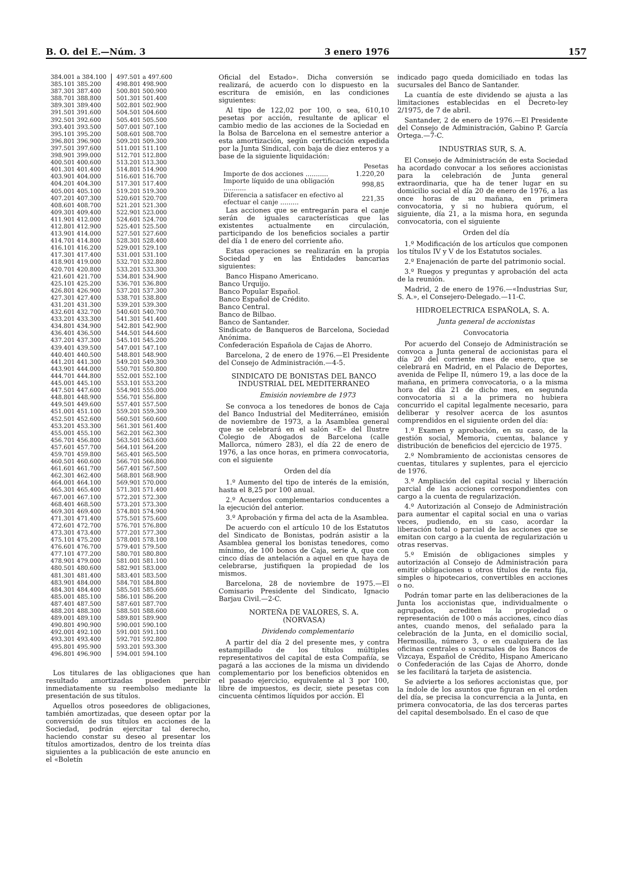B. O. del E.—Núm. 3 3 enero 1976 157
| 384.001 a 384.100 385.101 385.200 387.301 387.400 388.701 388.800 389.301 389.400 391.501 391.600 392.501 392.600 393.401 393.500 395.101 395.200 396.801 396.900 397.501 397.600 398.901 399.000 400.501 400.600 401.301 401.400 403.901 404.000 404.201 404.300 405.001 405.100 407.201 407.300 408.601 408.700 409.301 409.400 411.901 412.000 412.801 412.900 413.901 414.000 414.701 414.800 416.101 416.200 417.301 417.400 418.901 419.000 420.701 420.800 421.601 421.700 425.101 425.200 426.801 426.900 427.301 427.400 431.201 431.300 432.601 432.700 433.201 433.300 434.801 434.900 436.401 436.500 437.201 437.300 439.401 439.500 440.401 440.500 441.201 441.300 443.901 444.000 444.701 444.800 445.001 445.100 447.501 447.600 448.801 448.900 449.501 449.600 451.001 451.100 452.501 452.600 453.201 453.300 455.001 455.100 456.701 456.800 457.601 457.700 459.701 459.800 460.501 460.600 461.601 461.700 462.301 462.400 464.001 464.100 465.301 465.400 467.001 467.100 468.401 468.500 469.301 469.400 471.301 471.400 472.601 472.700 473.301 473.400 475.101 475.200 476.601 476.700 477.101 477.200 478.901 479.000 480.501 480.600 481.301 481.400 483.901 484.000 484.301 484.400 485.001 485.100 487.401 487.500 488.201 488.300 489.001 489.100 490.801 490.900 492.001 492.100 493.301 493.400 495.801 495.900 496.801 496.900 | 497.501 a 497.600 498.801 498.900 500.801 500.900 501.301 501.400 502.801 502.900 504.501 504.600 505.401 505.500 507.001 507.100 508.601 508.700 509.201 509.300 511.001 511.100 512.701 512.800 513.201 513.300 514.801 514.900 516.601 516.700 517.301 517.400 519.201 519.300 520.601 520.700 521.201 521.300 522.901 523.000 524.601 524.700 525.401 525.500 527.501 527.600 528.301 528.400 529.001 529.100 531.001 531.100 532.701 532.800 533.201 533.300 534.801 534.900 536.701 536.800 537.201 537.300 538.701 538.800 539.201 539.300 540.601 540.700 541.301 541.400 542.801 542.900 544.501 544.600 545.101 545.200 547.001 547.100 548.801 548.900 549.201 549.300 550.701 550.800 552.001 552.100 553.101 553.200 554.901 555.000 556.701 556.800 557.401 557.500 559.201 559.300 560.501 560.600 561.301 561.400 562.201 562.300 563.501 563.600 564.101 564.200 565.401 565.500 566.701 566.800 567.401 567.500 568.801 568.900 569.901 570.000 571.301 571.400 572.201 572.300 573.201 573.300 574.801 574.900 575.501 575.600 576.701 576.800 577.201 577.300 578.001 578.100 579.401 579.500 580.701 580.800 581.001 581.100 582.901 583.000 583.401 583.500 584.701 584.800 585.501 585.600 586.101 586.200 587.601 587.700 588.501 588.600 589.801 589.900 590.001 590.100 591.001 591.100 592.701 592.800 593.201 593.300 594.001 594.100 |
Los titulares de las obligaciones que han resultado amortizadas pueden percibir inmediatamente su reembolso mediante la presentación de sus títulos.
Aquellos otros poseedores de obligaciones, también amortizadas, que deseen optar por la conversión de sus títulos en acciones de la Sociedad, podrán ejercitar tal derecho, haciendo constar su deseo al presentar los títulos amortizados, dentro de los treinta días siguientes a la publicación de este anuncio en el «Boletín
Oficial del Estado». Dicha conversión se realizará, de acuerdo con lo dispuesto en la escritura de emisión, en las condiciones siguientes:
Al tipo de 122,02 por 100, o sea, 610,10 pesetas por acción, resultante de aplicar el cambio medio de las acciones de la Sociedad en la Bolsa de Barcelona en el semestre anterior a esta amortización, según certificación expedida por la Junta Sindical, con baja de diez enteros y a base de la siguiente liquidación:
| | Pesetas |
| Importe de dos acciones ........... | 1.220,20 |
| Importe líquido de una obligación ........... | 998,85 |
| Diferencia a satisfacer en efectivo al efectuar el canje ......... | 221,35 |
Las acciones que se entregarán para el canje serán de iguales características que las existentes actualmente en circulación, participando de los beneficios sociales a partir del día 1 de enero del corriente año.
Estas operaciones se realizarán en la propia Sociedad y en las Entidades bancarias siguientes:
Banco Hispano Americano.
Banco Urquijo.
Banco Popular Español.
Banco Español de Crédito.
Banco Central.
Banco de Bilbao.
Banco de Santander.
Sindicato de Banqueros de Barcelona, Sociedad Anónima.
Confederación Española de Cajas de Ahorro.
Barcelona, 2 de enero de 1976.—El Presidente del Consejo de Administración.—4-5.
SINDICATO DE BONISTAS DEL BANCO INDUSTRIAL DEL MEDITERRANEO
Emisión noviembre de 1973
Se convoca a los tenedores de bonos de Caja del Banco Industrial del Mediterráneo, emisión de noviembre de 1973, a la Asamblea general que se celebrará en el salón «E» del Ilustre Colegio de Abogados de Barcelona (calle Mallorca, número 283), el día 22 de enero de 1976, a las once horas, en primera convocatoria, con el siguiente
Orden del día
1.º Aumento del tipo de interés de la emisión, hasta el 8,25 por 100 anual.
2.º Acuerdos complementarios conducentes a la ejecución del anterior.
3.º Aprobación y firma del acta de la Asamblea.
De acuerdo con el artículo 10 de los Estatutos del Sindicato de Bonistas, podrán asistir a la Asamblea general los bonistas tenedores, como mínimo, de 100 bonos de Caja, serie A, que con cinco días de antelación a aquel en que haya de celebrarse, justifiquen la propiedad de los mismos.
Barcelona, 28 de noviembre de 1975.—El Comisario Presidente del Sindicato, Ignacio Barjau Civil.—2-C.
NORTEÑA DE VALORES, S. A.
(NORVASA)
Dividendo complementario
A partir del día 2 del presente mes, y contra estampillado de los títulos múltiples representativos del capital de esta Compañía, se pagará a las acciones de la misma un dividendo complementario por los beneficios obtenidos en el pasado ejercicio, equivalente al 3 por 100, libre de impuestos, es decir, siete pesetas con cincuenta céntimos líquidos por acción. El
indicado pago queda domiciliado en todas las sucursales del Banco de Santander.
La cuantía de este dividendo se ajusta a las limitaciones establecidas en el Decreto-ley 2/1975, de 7 de abril.
Santander, 2 de enero de 1976.—El Presidente del Consejo de Administración, Gabino P. García Ortega.—7-C.
INDUSTRIAS SUR, S. A.
El Consejo de Administración de esta Sociedad ha acordado convocar a los señores accionistas para la celebración de Junta general extraordinaria, que ha de tener lugar en su domicilio social el día 20 de enero de 1976, a las once horas de su mañana, en primera convocatoria, y si no hubiera quórum, el siguiente, día 21, a la misma hora, en segunda convocatoria, con el siguiente
Orden del día
1.º Modificación de los artículos que componen los títulos IV y V de los Estatutos sociales.
2.º Enajenación de parte del patrimonio social.
3.º Ruegos y preguntas y aprobación del acta de la reunión.
Madrid, 2 de enero de 1976.—«Industrias Sur, S. A.», el Consejero-Delegado.—11-C.
HIDROELECTRICA ESPAÑOLA, S. A.
Junta general de accionistas
Convocatoria
Por acuerdo del Consejo de Administración se convoca a Junta general de accionistas para el día 20 del corriente mes de enero, que se celebrará en Madrid, en el Palacio de Deportes, avenida de Felipe II, número 19, a las doce de la mañana, en primera convocatoria, o a la misma hora del día 21 de dicho mes, en segunda convocatoria si a la primera no hubiera concurrido el capital legalmente necesario, para deliberar y resolver acerca de los asuntos comprendidos en el siguiente orden del día:
1.º Examen y aprobación, en su caso, de la gestión social, Memoria, cuentas, balance y distribución de beneficios del ejercicio de 1975.
2.º Nombramiento de accionistas censores de cuentas, titulares y suplentes, para el ejercicio de 1976.
3.º Ampliación del capital social y liberación parcial de las acciones correspondientes con cargo a la cuenta de regularización.
4.º Autorización al Consejo de Administración para aumentar el capital social en una o varias veces, pudiendo, en su caso, acordar la liberación total o parcial de las acciones que se emitan con cargo a la cuenta de regularización u otras reservas.
5.º Emisión de obligaciones simples y autorización al Consejo de Administración para emitir obligaciones u otros títulos de renta fija, simples o hipotecarios, convertibles en acciones o no.
Podrán tomar parte en las deliberaciones de la Junta los accionistas que, individualmente o agrupados, acrediten la propiedad o representación de 100 o más acciones, cinco días antes, cuando menos, del señalado para la celebración de la Junta, en el domicilio social, Hermosilla, número 3, o en cualquiera de las oficinas centrales o sucursales de los Bancos de Vizcaya, Español de Crédito, Hispano Americano o Confederación de las Cajas de Ahorro, donde se les facilitará la tarjeta de asistencia.
Se advierte a los señores accionistas que, por la índole de los asuntos que figuran en el orden del día, se precisa la concurrencia a la Junta, en primera convocatoria, de las dos terceras partes del capital desembolsado. En el caso de que